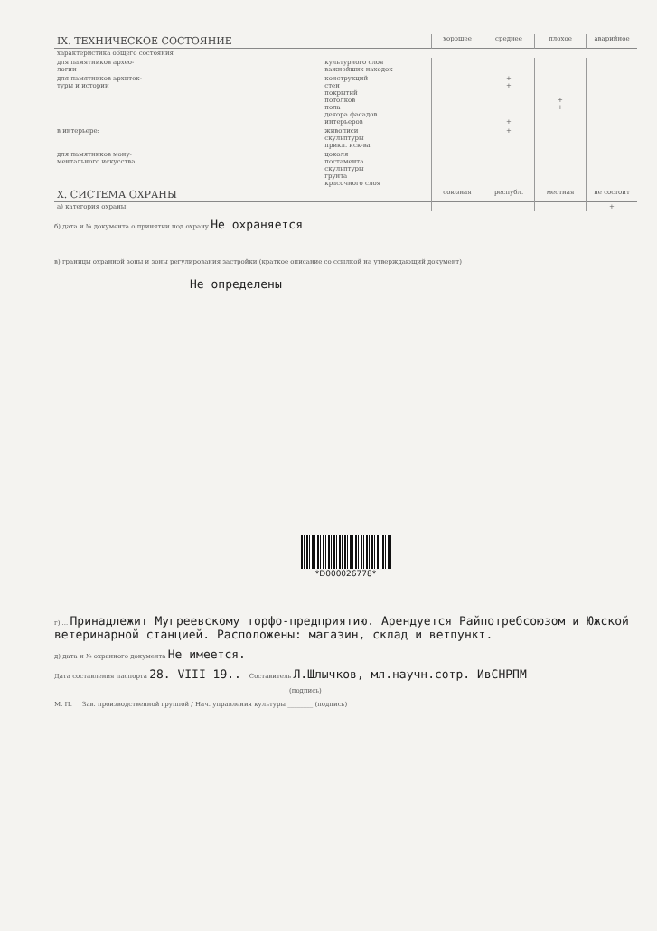| IX. ТЕХНИЧЕСКОЕ СОСТОЯНИЕ | | хорошее | среднее | плохое | аварийное |
| --- | --- | --- | --- | --- | --- |
| характеристика общего состояния | | | | | |
| для памятников архео- логии | культурного слоя важнейших находок | | | | |
| для памятников архитек- туры и истории | конструкций стен покрытий потолков пола декора фасадов интерьеров | | + + + | + + | |
| в интерьере: | живописи скульптуры прикл. иск-ва | | + | | |
| для памятников мону- ментального искусства | цоколя постамента скульптуры грунта красочного слоя | | | | |
| X. СИСТЕМА ОХРАНЫ | | союзная | республ. | местная | не состоит |
| а) категория охраны | | | | | + |
б) дата и № документа о принятии под охрану Не охраняется
в) границы охранной зоны и зоны регулирования застройки (краткое описание со ссылкой на утверждающий документ)
Не определены
*D000026778*
г) ... Принадлежит Мугреевскому торфо-предприятию. Арендуется Райпотребсоюзом и Южской ветеринарной станцией. Расположены: магазин, склад и ветпункт.
д) дата и № охранного документа Не имеется.
Дата составления паспорта 28. VIII 19.. Составитель Л.Шлычков, мл.научн.сотр. ИвСНРПМ
(подпись)
М. П. Зав. производственной группой / Нач. управления культуры ________ (подпись)